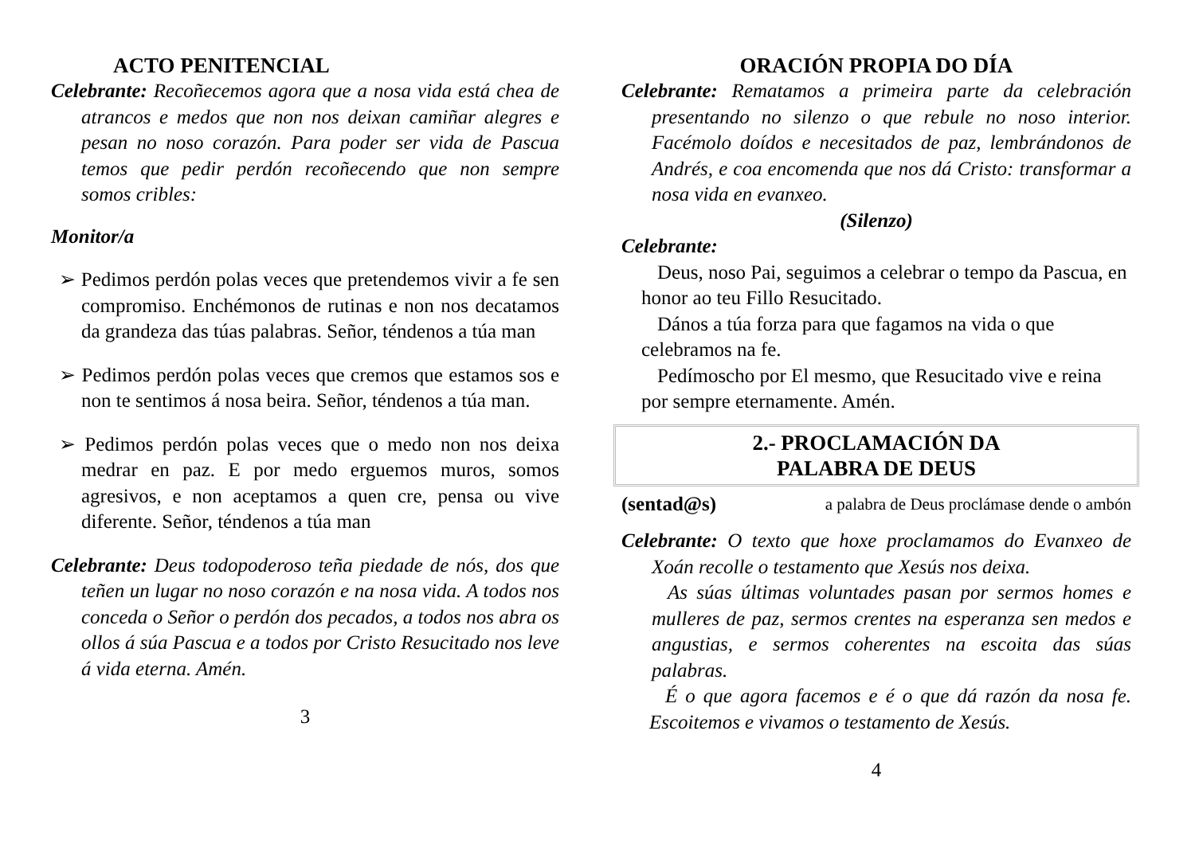ACTO PENITENCIAL
Celebrante: Recoñecemos agora que a nosa vida está chea de atrancos e medos que non nos deixan camiñar alegres e pesan no noso corazón. Para poder ser vida de Pascua temos que pedir perdón recoñecendo que non sempre somos cribles:
Monitor/a
➢ Pedimos perdón polas veces que pretendemos vivir a fe sen compromiso. Enchémonos de rutinas e non nos decatamos da grandeza das túas palabras. Señor, téndenos a túa man
➢ Pedimos perdón polas veces que cremos que estamos sos e non te sentimos á nosa beira. Señor, téndenos a túa man.
➢ Pedimos perdón polas veces que o medo non nos deixa medrar en paz. E por medo erguemos muros, somos agresivos, e non aceptamos a quen cre, pensa ou vive diferente. Señor, téndenos a túa man
Celebrante: Deus todopoderoso teña piedade de nós, dos que teñen un lugar no noso corazón e na nosa vida. A todos nos conceda o Señor o perdón dos pecados, a todos nos abra os ollos á súa Pascua e a todos por Cristo Resucitado nos leve á vida eterna. Amén.
3
ORACIÓN PROPIA DO DÍA
Celebrante: Rematamos a primeira parte da celebración presentando no silenzo o que rebule no noso interior. Facémolo doídos e necesitados de paz, lembrándonos de Andrés, e coa encomenda que nos dá Cristo: transformar a nosa vida en evanxeo.
(Silenzo)
Celebrante:
Deus, noso Pai, seguimos a celebrar o tempo da Pascua, en honor ao teu Fillo Resucitado.
Dános a túa forza para que fagamos na vida o que celebramos na fe.
Pedímoscho por El mesmo, que Resucitado vive e reina por sempre eternamente. Amén.
2.- PROCLAMACIÓN DA
PALABRA DE DEUS
(sentad@s) a palabra de Deus proclámase dende o ambón
Celebrante: O texto que hoxe proclamamos do Evanxeo de Xoán recolle o testamento que Xesús nos deixa.
As súas últimas voluntades pasan por sermos homes e mulleres de paz, sermos crentes na esperanza sen medos e angustias, e sermos coherentes na escoita das súas palabras.
É o que agora facemos e é o que dá razón da nosa fe. Escoitemos e vivamos o testamento de Xesús.
4